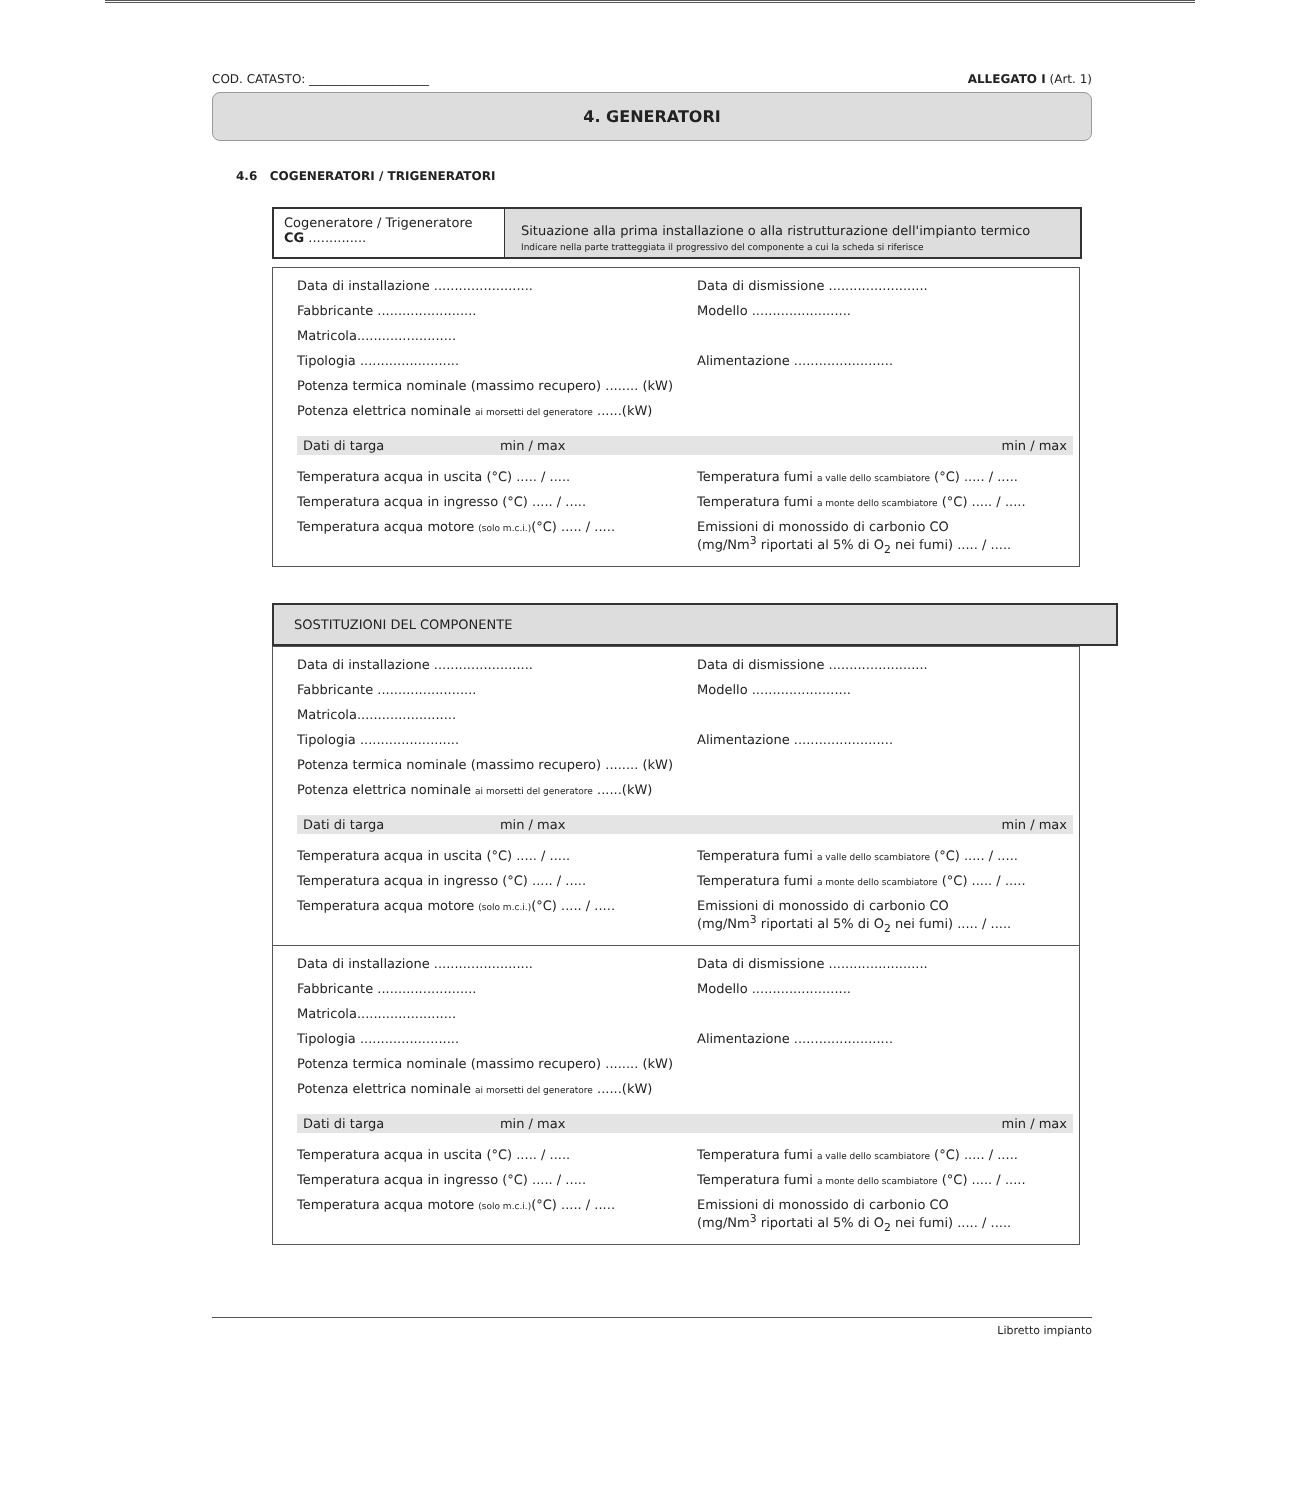COD. CATASTO: ____________________ ALLEGATO I (Art. 1)
4. GENERATORI
4.6 COGENERATORI / TRIGENERATORI
Cogeneratore / Trigeneratore
CG ..............
Situazione alla prima installazione o alla ristrutturazione dell'impianto termico
Indicare nella parte tratteggiata il progressivo del componente a cui la scheda si riferisce
Data di installazione ........................
Data di dismissione ........................
Fabbricante ........................
Modello ........................
Matricola........................
Tipologia ........................
Alimentazione ........................
Potenza termica nominale (massimo recupero) ........ (kW)
Potenza elettrica nominale ai morsetti del generatore ......(kW)
Dati di targa min / max min / max
Temperatura acqua in uscita (°C) ..... / .....
Temperatura fumi a valle dello scambiatore (°C) ..... / .....
Temperatura acqua in ingresso (°C) ..... / .....
Temperatura fumi a monte dello scambiatore (°C) ..... / .....
Temperatura acqua motore (solo m.c.i.)(°C) ..... / .....
Emissioni di monossido di carbonio CO
(mg/Nm<sup>3</sup> riportati al 5% di O<sub>2</sub> nei fumi) ..... / .....
SOSTITUZIONI DEL COMPONENTE
Data di installazione ........................
Data di dismissione ........................
Fabbricante ........................
Modello ........................
Matricola........................
Tipologia ........................
Alimentazione ........................
Potenza termica nominale (massimo recupero) ........ (kW)
Potenza elettrica nominale ai morsetti del generatore ......(kW)
Dati di targa min / max min / max
Temperatura acqua in uscita (°C) ..... / .....
Temperatura fumi a valle dello scambiatore (°C) ..... / .....
Temperatura acqua in ingresso (°C) ..... / .....
Temperatura fumi a monte dello scambiatore (°C) ..... / .....
Temperatura acqua motore (solo m.c.i.)(°C) ..... / .....
Emissioni di monossido di carbonio CO
(mg/Nm<sup>3</sup> riportati al 5% di O<sub>2</sub> nei fumi) ..... / .....
Data di installazione ........................
Data di dismissione ........................
Fabbricante ........................
Modello ........................
Matricola........................
Tipologia ........................
Alimentazione ........................
Potenza termica nominale (massimo recupero) ........ (kW)
Potenza elettrica nominale ai morsetti del generatore ......(kW)
Dati di targa min / max min / max
Temperatura acqua in uscita (°C) ..... / .....
Temperatura fumi a valle dello scambiatore (°C) ..... / .....
Temperatura acqua in ingresso (°C) ..... / .....
Temperatura fumi a monte dello scambiatore (°C) ..... / .....
Temperatura acqua motore (solo m.c.i.)(°C) ..... / .....
Emissioni di monossido di carbonio CO
(mg/Nm<sup>3</sup> riportati al 5% di O<sub>2</sub> nei fumi) ..... / .....
Libretto impianto